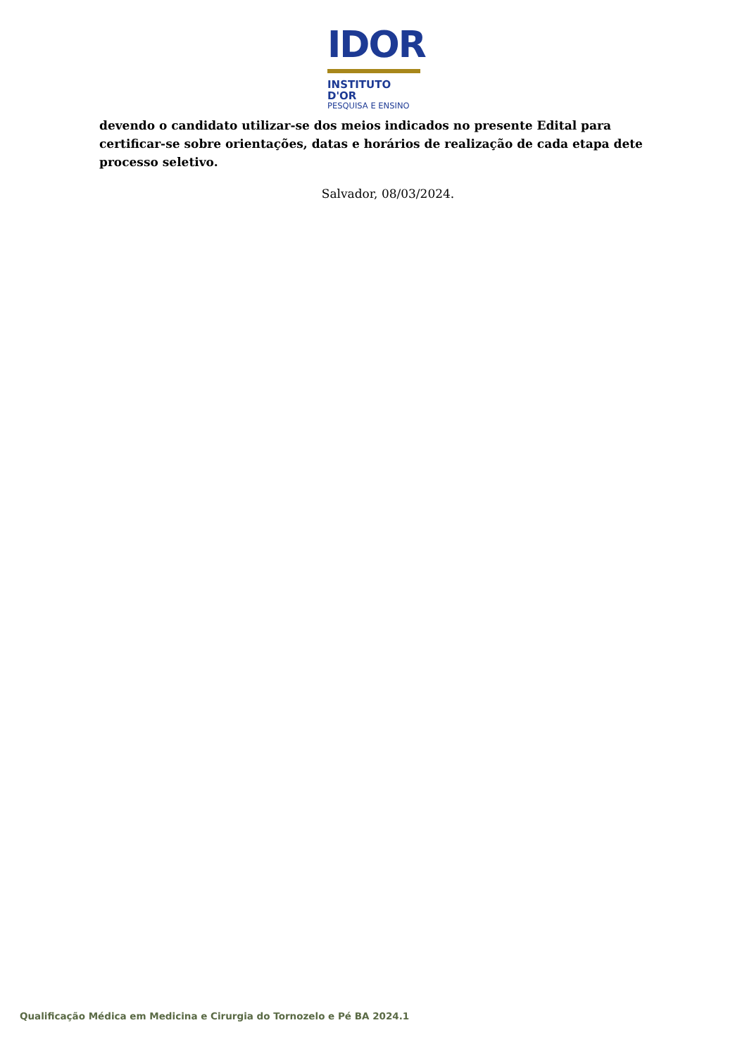IDOR
INSTITUTO D'OR
PESQUISA E ENSINO
devendo o candidato utilizar-se dos meios indicados no presente Edital para certificar-se sobre orientações, datas e horários de realização de cada etapa dete processo seletivo.
Salvador, 08/03/2024.
Qualificação Médica em Medicina e Cirurgia do Tornozelo e Pé BA 2024.1